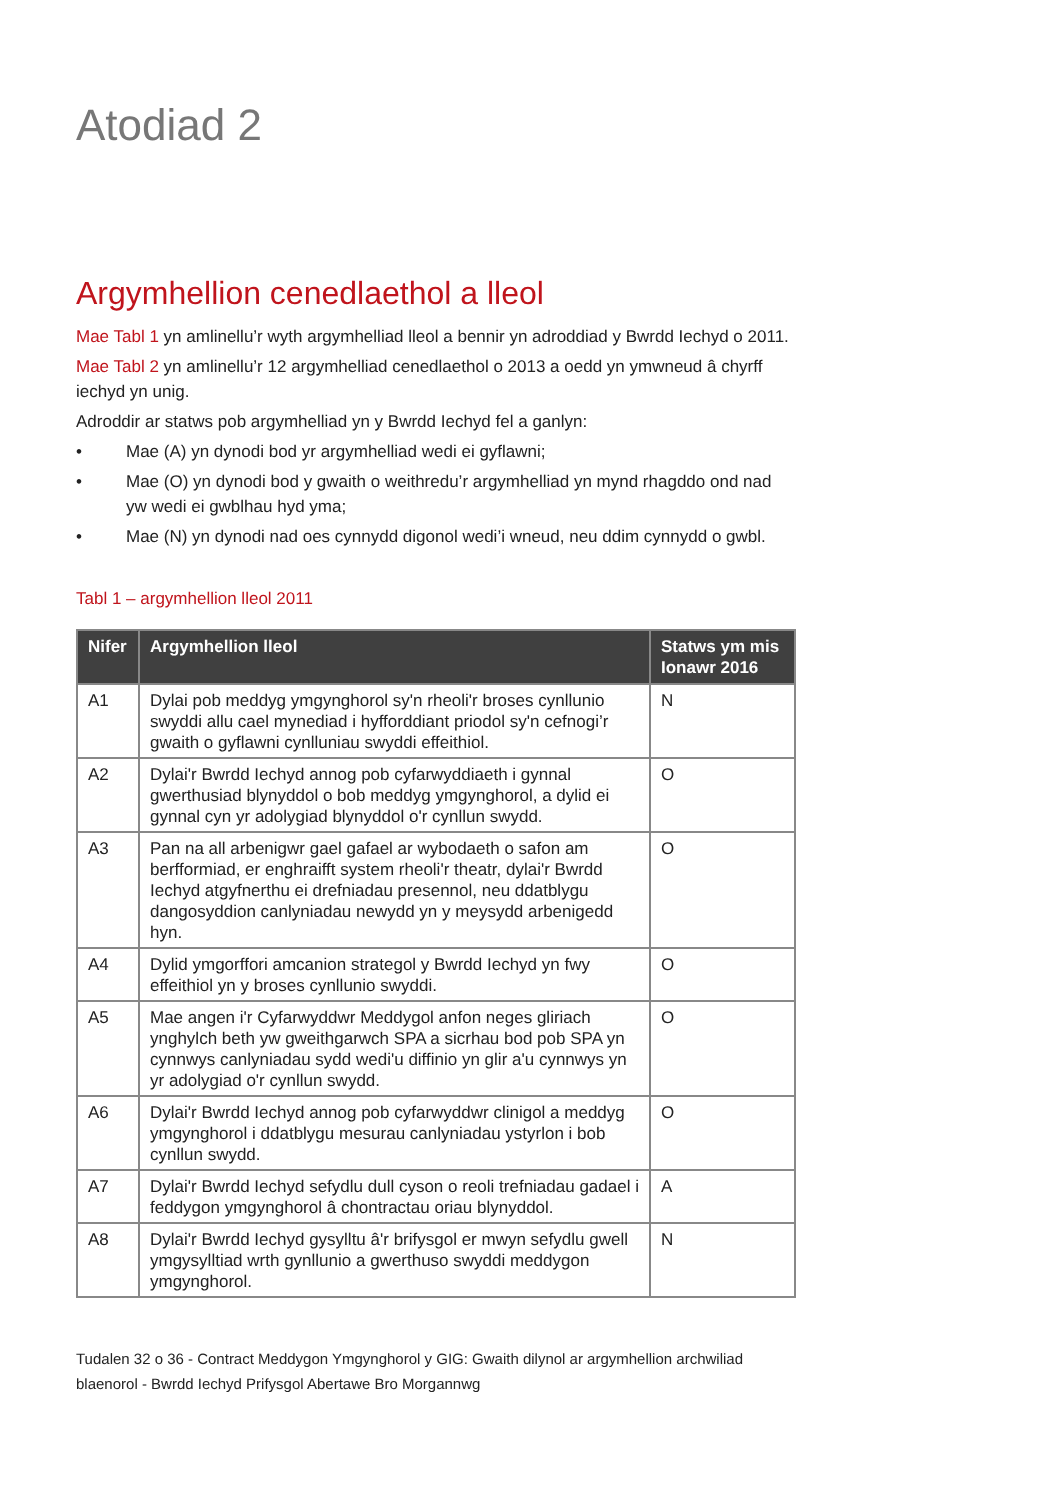Atodiad 2
Argymhellion cenedlaethol a lleol
Mae Tabl 1 yn amlinellu’r wyth argymhelliad lleol a bennir yn adroddiad y Bwrdd Iechyd o 2011.
Mae Tabl 2 yn amlinellu’r 12 argymhelliad cenedlaethol o 2013 a oedd yn ymwneud â chyrff iechyd yn unig.
Adroddir ar statws pob argymhelliad yn y Bwrdd Iechyd fel a ganlyn:
• Mae (A) yn dynodi bod yr argymhelliad wedi ei gyflawni;
• Mae (O) yn dynodi bod y gwaith o weithredu’r argymhelliad yn mynd rhagddo ond nad yw wedi ei gwblhau hyd yma;
• Mae (N) yn dynodi nad oes cynnydd digonol wedi’i wneud, neu ddim cynnydd o gwbl.
Tabl 1 – argymhellion lleol 2011
| Nifer | Argymhellion lleol | Statws ym mis Ionawr 2016 |
| --- | --- | --- |
| A1 | Dylai pob meddyg ymgynghorol sy'n rheoli'r broses cynllunio swyddi allu cael mynediad i hyfforddiant priodol sy'n cefnogi’r gwaith o gyflawni cynlluniau swyddi effeithiol. | N |
| A2 | Dylai'r Bwrdd Iechyd annog pob cyfarwyddiaeth i gynnal gwerthusiad blynyddol o bob meddyg ymgynghorol, a dylid ei gynnal cyn yr adolygiad blynyddol o'r cynllun swydd. | O |
| A3 | Pan na all arbenigwr gael gafael ar wybodaeth o safon am berfformiad, er enghraifft system rheoli'r theatr, dylai'r Bwrdd Iechyd atgyfnerthu ei drefniadau presennol, neu ddatblygu dangosyddion canlyniadau newydd yn y meysydd arbenigedd hyn. | O |
| A4 | Dylid ymgorffori amcanion strategol y Bwrdd Iechyd yn fwy effeithiol yn y broses cynllunio swyddi. | O |
| A5 | Mae angen i'r Cyfarwyddwr Meddygol anfon neges gliriach ynghylch beth yw gweithgarwch SPA a sicrhau bod pob SPA yn cynnwys canlyniadau sydd wedi'u diffinio yn glir a'u cynnwys yn yr adolygiad o'r cynllun swydd. | O |
| A6 | Dylai'r Bwrdd Iechyd annog pob cyfarwyddwr clinigol a meddyg ymgynghorol i ddatblygu mesurau canlyniadau ystyrlon i bob cynllun swydd. | O |
| A7 | Dylai'r Bwrdd Iechyd sefydlu dull cyson o reoli trefniadau gadael i feddygon ymgynghorol â chontractau oriau blynyddol. | A |
| A8 | Dylai'r Bwrdd Iechyd gysylltu â'r brifysgol er mwyn sefydlu gwell ymgysylltiad wrth gynllunio a gwerthuso swyddi meddygon ymgynghorol. | N |
Tudalen 32 o 36 - Contract Meddygon Ymgynghorol y GIG: Gwaith dilynol ar argymhellion archwiliad blaenorol - Bwrdd Iechyd Prifysgol Abertawe Bro Morgannwg